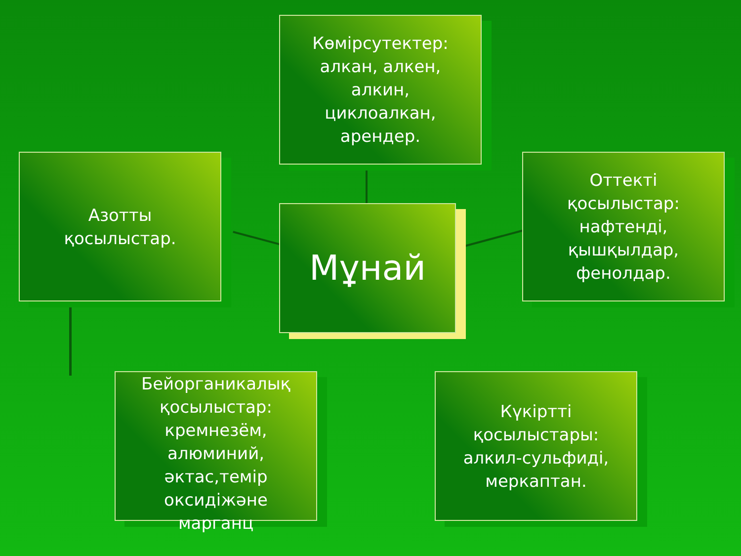Көмірсутектер:
алкан, алкен,
алкин,
циклоалкан,
арендер.
Азотты
қосылыстар.
Мұнай
Оттекті
қосылыстар:
нафтенді,
қышқылдар,
фенолдар.
Бейорганикалық
қосылыстар:
кремнезём,
алюминий,
әктас,темір
оксидіжәне
марганц
Күкіртті
қосылыстары:
алкил-сульфиді,
меркаптан.